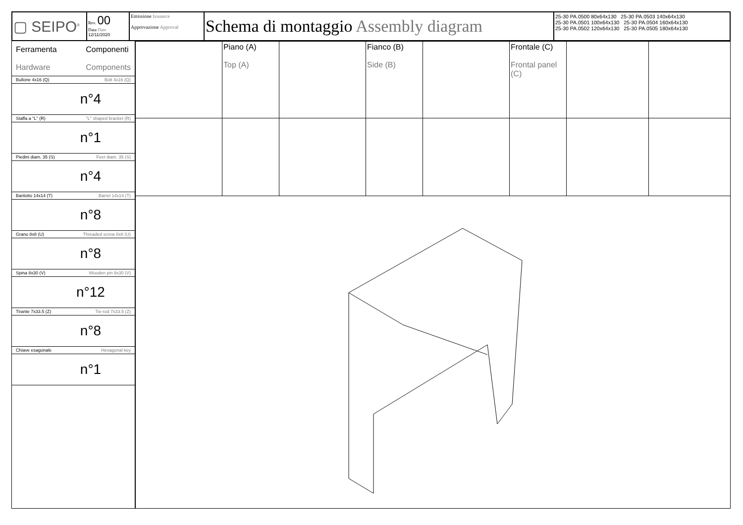| ▢ SEIPO<sup>®</sup> | Rev. 00 Data Date 12/11/2020 | Emissione Issuance Approvazione Approval | Schema di montaggio Assembly diagram | 25-30 PA.0500 80x64x130 25-30 PA.0503 140x64x130 25-30 PA.0501 100x64x130 25-30 PA.0504 160x64x130 25-30 PA.0502 120x64x130 25-30 PA.0505 180x64x130 |
Ferramenta
Hardware
Componenti
Components
Bullone 4x16 (Q) Bolt 4x16 (Q)
n°4
Staffa a "L" (R) "L" shaped bracket (R)
n°1
Piedini diam. 35 (S) Feet diam. 35 (S)
n°4
Barilotto 14x14 (T) Barrel 14x14 (T)
n°8
Grano 8x8 (U) Threaded screw 8x8 (U)
n°8
Spina 8x30 (V) Wooden pin 8x30 (V)
n°12
Tirante 7x33.5 (Z) Tie-rod 7x33.5 (Z)
n°8
Chiave esagonale Hexagonal key
n°1
| | Piano (A) Top (A) | | Fianco (B) Side (B) | | Frontale (C) Frontal panel (C) | | |